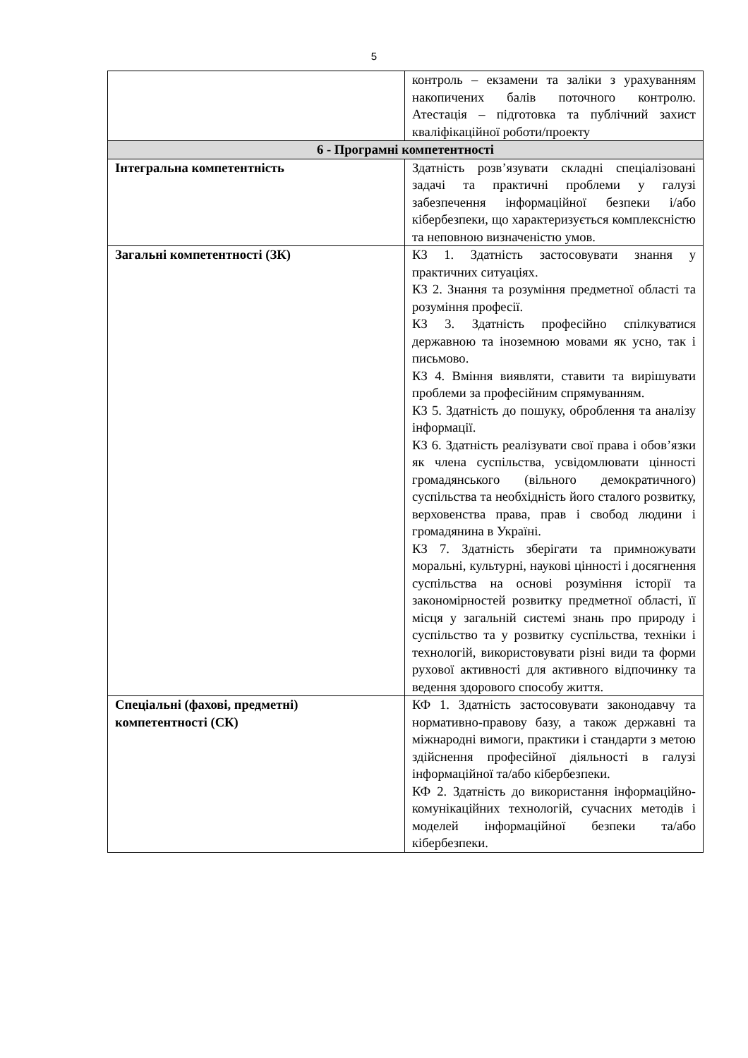5
| | контроль – екзамени та заліки з урахуванням накопичених балів поточного контролю. Атестація – підготовка та публічний захист кваліфікаційної роботи/проекту |
| 6 - Програмні компетентності | |
| Інтегральна компетентність | Здатність розв’язувати складні спеціалізовані задачі та практичні проблеми у галузі забезпечення інформаційної безпеки і/або кібербезпеки, що характеризується комплексністю та неповною визначеністю умов. |
| Загальні компетентності (ЗК) | КЗ 1. Здатність застосовувати знання у практичних ситуаціях. КЗ 2. Знання та розуміння предметної області та розуміння професії. КЗ 3. Здатність професійно спілкуватися державною та іноземною мовами як усно, так і письмово. КЗ 4. Вміння виявляти, ставити та вирішувати проблеми за професійним спрямуванням. КЗ 5. Здатність до пошуку, оброблення та аналізу інформації. КЗ 6. Здатність реалізувати свої права і обов’язки як члена суспільства, усвідомлювати цінності громадянського (вільного демократичного) суспільства та необхідність його сталого розвитку, верховенства права, прав і свобод людини і громадянина в Україні. КЗ 7. Здатність зберігати та примножувати моральні, культурні, наукові цінності і досягнення суспільства на основі розуміння історії та закономірностей розвитку предметної області, її місця у загальній системі знань про природу і суспільство та у розвитку суспільства, техніки і технологій, використовувати різні види та форми рухової активності для активного відпочинку та ведення здорового способу життя. |
| Спеціальні (фахові, предметні) компетентності (СК) | КФ 1. Здатність застосовувати законодавчу та нормативно-правову базу, а також державні та міжнародні вимоги, практики і стандарти з метою здійснення професійної діяльності в галузі інформаційної та/або кібербезпеки. КФ 2. Здатність до використання інформаційно-комунікаційних технологій, сучасних методів і моделей інформаційної безпеки та/або кібербезпеки. |